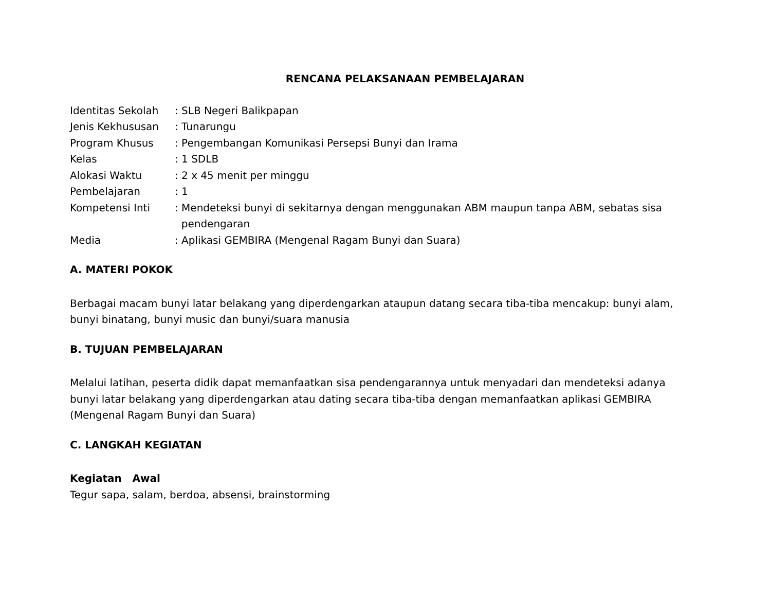RENCANA PELAKSANAAN PEMBELAJARAN
| Identitas Sekolah | : SLB Negeri Balikpapan |
| Jenis Kekhususan | : Tunarungu |
| Program Khusus | : Pengembangan Komunikasi Persepsi Bunyi dan Irama |
| Kelas | : 1 SDLB |
| Alokasi Waktu | : 2 x 45 menit per minggu |
| Pembelajaran | : 1 |
| Kompetensi Inti | : Mendeteksi bunyi di sekitarnya dengan menggunakan ABM maupun tanpa ABM, sebatas sisa pendengaran |
| Media | : Aplikasi GEMBIRA (Mengenal Ragam Bunyi dan Suara) |
A. MATERI POKOK
Berbagai macam bunyi latar belakang yang diperdengarkan ataupun datang secara tiba-tiba mencakup: bunyi alam, bunyi binatang, bunyi music dan bunyi/suara manusia
B. TUJUAN PEMBELAJARAN
Melalui latihan, peserta didik dapat memanfaatkan sisa pendengarannya untuk menyadari dan mendeteksi adanya bunyi latar belakang yang diperdengarkan atau dating secara tiba-tiba dengan memanfaatkan aplikasi GEMBIRA (Mengenal Ragam Bunyi dan Suara)
C. LANGKAH KEGIATAN
Kegiatan Awal
Tegur sapa, salam, berdoa, absensi, brainstorming